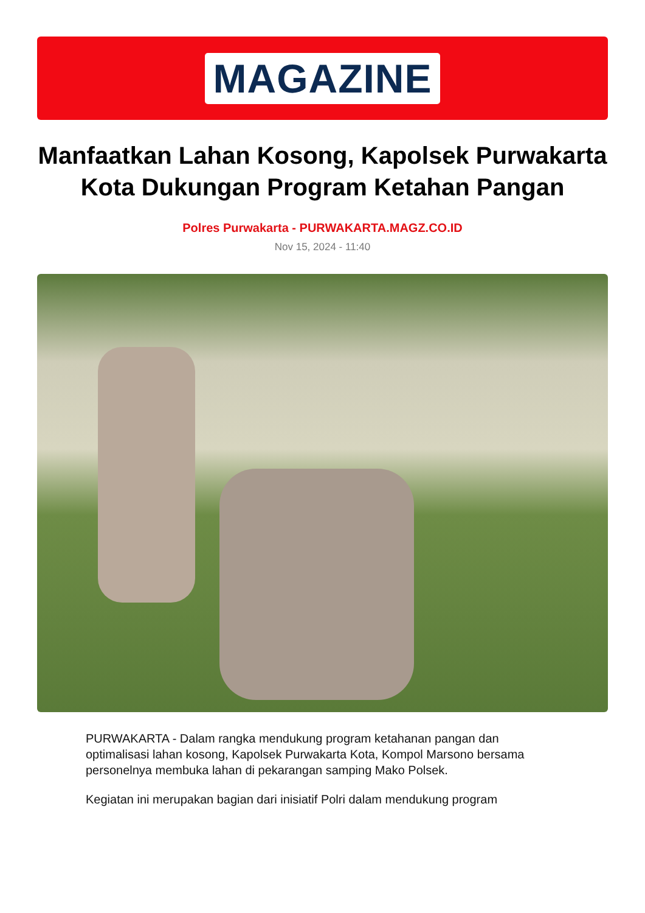MAGAZINE
Manfaatkan Lahan Kosong, Kapolsek Purwakarta Kota Dukungan Program Ketahan Pangan
Polres Purwakarta - PURWAKARTA.MAGZ.CO.ID
Nov 15, 2024 - 11:40
PURWAKARTA - Dalam rangka mendukung program ketahanan pangan dan optimalisasi lahan kosong, Kapolsek Purwakarta Kota, Kompol Marsono bersama personelnya membuka lahan di pekarangan samping Mako Polsek.
Kegiatan ini merupakan bagian dari inisiatif Polri dalam mendukung program